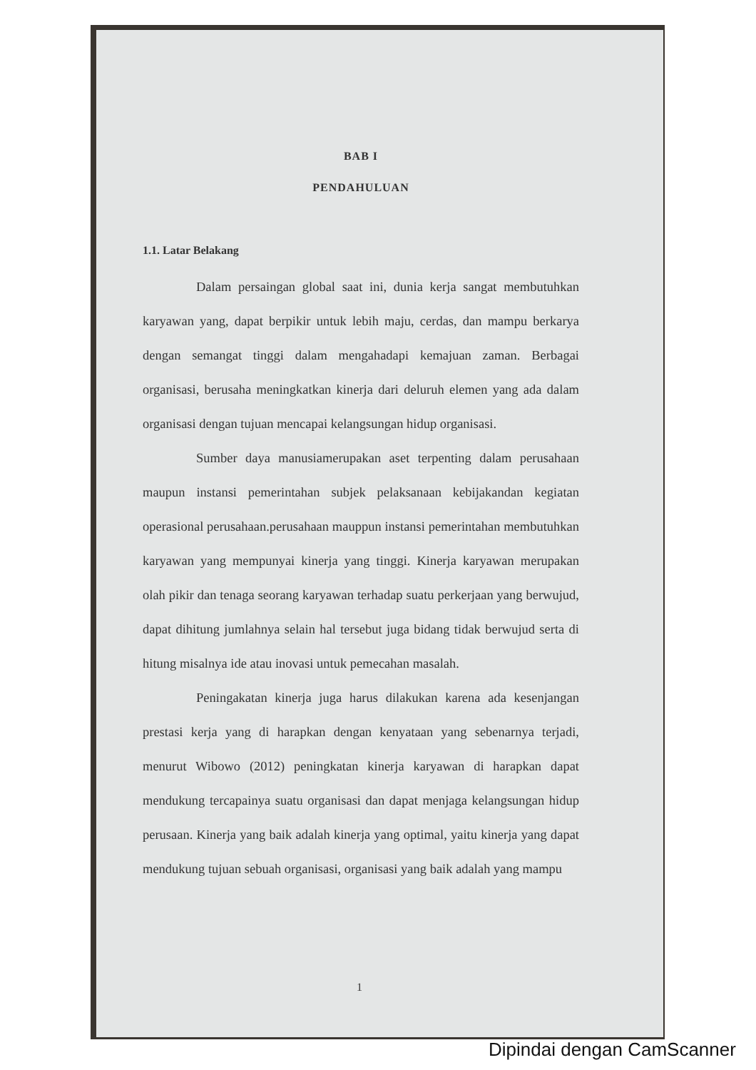BAB I
PENDAHULUAN
1.1. Latar Belakang
Dalam persaingan global saat ini, dunia kerja sangat membutuhkan karyawan yang, dapat berpikir untuk lebih maju, cerdas, dan mampu berkarya dengan semangat tinggi dalam mengahadapi kemajuan zaman. Berbagai organisasi, berusaha meningkatkan kinerja dari deluruh elemen yang ada dalam organisasi dengan tujuan mencapai kelangsungan hidup organisasi.
Sumber daya manusiamerupakan aset terpenting dalam perusahaan maupun instansi pemerintahan subjek pelaksanaan kebijakandan kegiatan operasional perusahaan.perusahaan mauppun instansi pemerintahan membutuhkan karyawan yang mempunyai kinerja yang tinggi. Kinerja karyawan merupakan olah pikir dan tenaga seorang karyawan terhadap suatu perkerjaan yang berwujud, dapat dihitung jumlahnya selain hal tersebut juga bidang tidak berwujud serta di hitung misalnya ide atau inovasi untuk pemecahan masalah.
Peningakatan kinerja juga harus dilakukan karena ada kesenjangan prestasi kerja yang di harapkan dengan kenyataan yang sebenarnya terjadi, menurut Wibowo (2012) peningkatan kinerja karyawan di harapkan dapat mendukung tercapainya suatu organisasi dan dapat menjaga kelangsungan hidup perusaan. Kinerja yang baik adalah kinerja yang optimal, yaitu kinerja yang dapat mendukung tujuan sebuah organisasi, organisasi yang baik adalah yang mampu
1
Dipindai dengan CamScanner